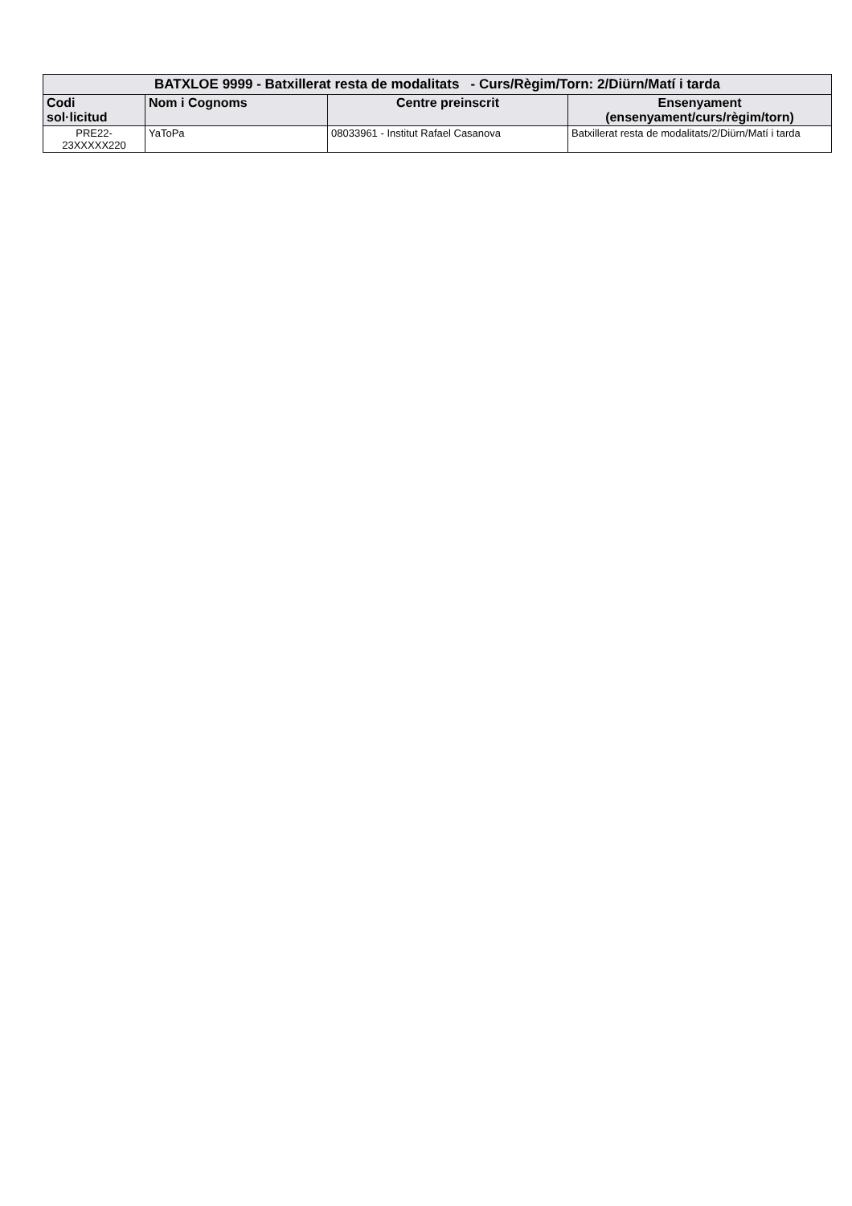| BATXLOE 9999 - Batxillerat resta de modalitats - Curs/Règim/Torn: 2/Diürn/Matí i tarda | | | |
| Codi sol·licitud | Nom i Cognoms | Centre preinscrit | Ensenyament (ensenyament/curs/règim/torn) |
| PRE22- 23XXXXX220 | YaToPa | 08033961 - Institut Rafael Casanova | Batxillerat resta de modalitats/2/Diürn/Matí i tarda |